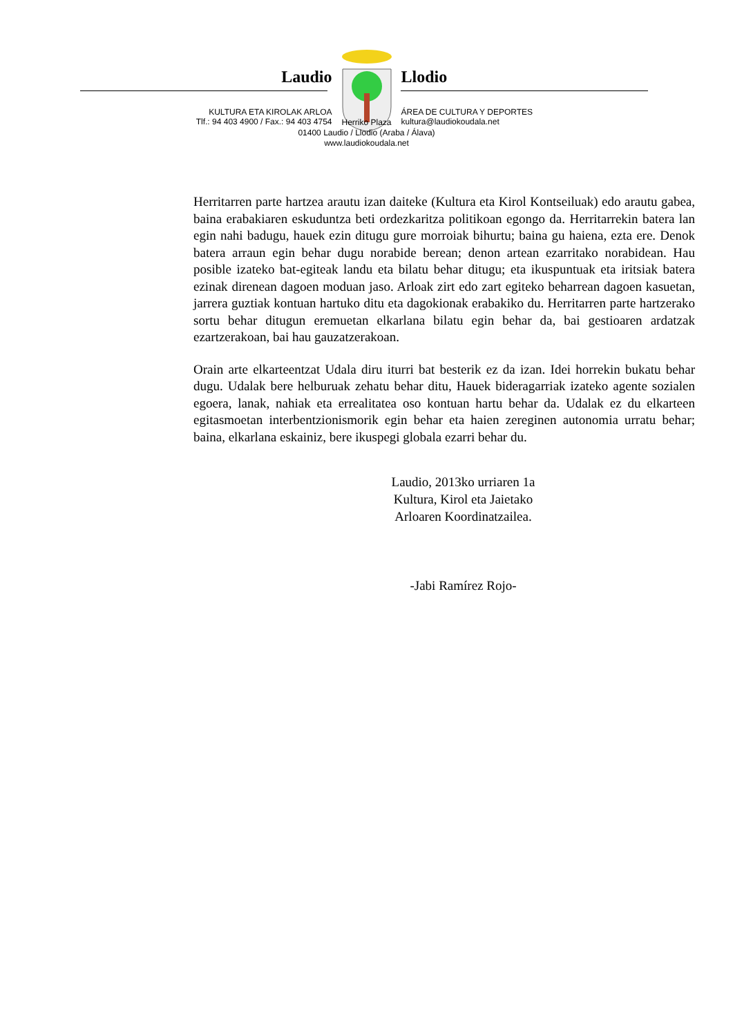Laudio
KULTURA ETA KIROLAK ARLOA
Tlf.: 94 403 4900 / Fax.: 94 403 4754
Llodio
ÁREA DE CULTURA Y DEPORTES
kultura@laudiokoudala.net
Herriko Plaza
01400 Laudio / Llodio (Araba / Álava)
www.laudiokoudala.net
Herritarren parte hartzea arautu izan daiteke (Kultura eta Kirol Kontseiluak) edo arautu gabea, baina erabakiaren eskuduntza beti ordezkaritza politikoan egongo da. Herritarrekin batera lan egin nahi badugu, hauek ezin ditugu gure morroiak bihurtu; baina gu haiena, ezta ere. Denok batera arraun egin behar dugu norabide berean; denon artean ezarritako norabidean. Hau posible izateko bat-egiteak landu eta bilatu behar ditugu; eta ikuspuntuak eta iritsiak batera ezinak direnean dagoen moduan jaso. Arloak zirt edo zart egiteko beharrean dagoen kasuetan, jarrera guztiak kontuan hartuko ditu eta dagokionak erabakiko du. Herritarren parte hartzerako sortu behar ditugun eremuetan elkarlana bilatu egin behar da, bai gestioaren ardatzak ezartzerakoan, bai hau gauzatzerakoan.
Orain arte elkarteentzat Udala diru iturri bat besterik ez da izan. Idei horrekin bukatu behar dugu. Udalak bere helburuak zehatu behar ditu, Hauek bideragarriak izateko agente sozialen egoera, lanak, nahiak eta errealitatea oso kontuan hartu behar da. Udalak ez du elkarteen egitasmoetan interbentzionismorik egin behar eta haien zereginen autonomia urratu behar; baina, elkarlana eskainiz, bere ikuspegi globala ezarri behar du.
Laudio, 2013ko urriaren 1a
Kultura, Kirol eta Jaietako
Arloaren Koordinatzailea.
-Jabi Ramírez Rojo-